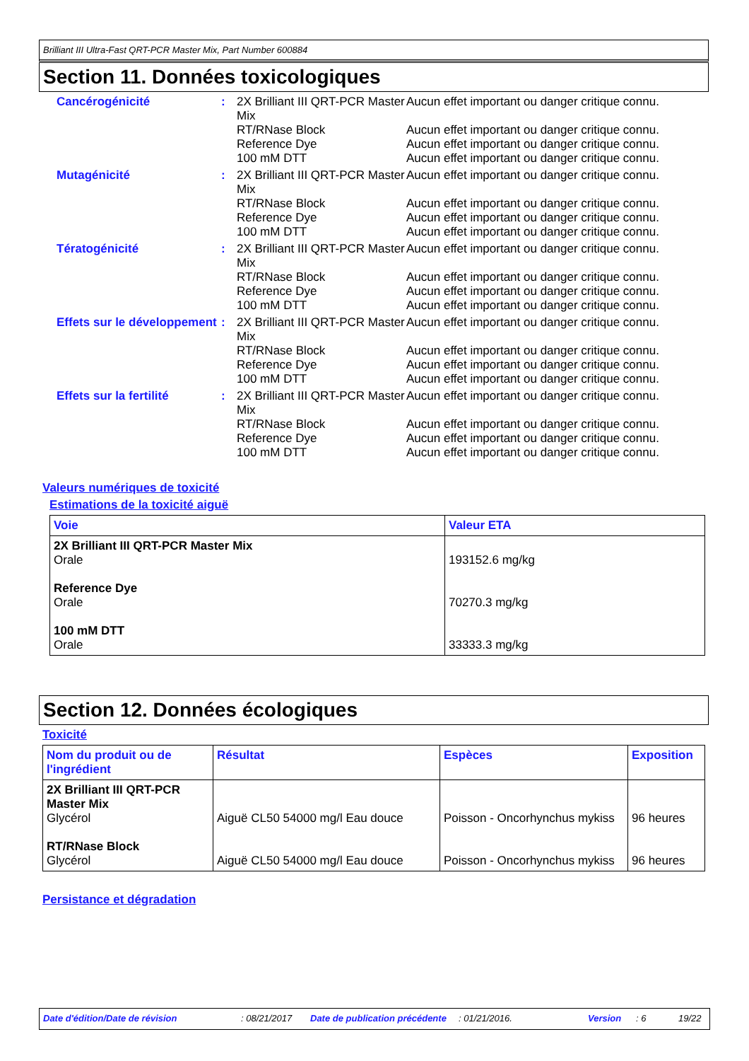Brilliant III Ultra-Fast QRT-PCR Master Mix, Part Number 600884
Section 11. Données toxicologiques
Cancérogénicité :
2X Brilliant III QRT-PCR Master Mix
Aucun effet important ou danger critique connu.
RT/RNase Block Aucun effet important ou danger critique connu.
Reference Dye Aucun effet important ou danger critique connu.
100 mM DTT Aucun effet important ou danger critique connu.
Mutagénicité :
2X Brilliant III QRT-PCR Master Mix
Aucun effet important ou danger critique connu.
RT/RNase Block Aucun effet important ou danger critique connu.
Reference Dye Aucun effet important ou danger critique connu.
100 mM DTT Aucun effet important ou danger critique connu.
Tératogénicité :
2X Brilliant III QRT-PCR Master Mix
Aucun effet important ou danger critique connu.
RT/RNase Block Aucun effet important ou danger critique connu.
Reference Dye Aucun effet important ou danger critique connu.
100 mM DTT Aucun effet important ou danger critique connu.
Effets sur le développement
:
2X Brilliant III QRT-PCR Master Mix
Aucun effet important ou danger critique connu.
RT/RNase Block Aucun effet important ou danger critique connu.
Reference Dye Aucun effet important ou danger critique connu.
100 mM DTT Aucun effet important ou danger critique connu.
Effets sur la fertilité
:
2X Brilliant III QRT-PCR Master Mix
Aucun effet important ou danger critique connu.
RT/RNase Block Aucun effet important ou danger critique connu.
Reference Dye Aucun effet important ou danger critique connu.
100 mM DTT Aucun effet important ou danger critique connu.
Valeurs numériques de toxicité
Estimations de la toxicité aiguë
| Voie | Valeur ETA |
| --- | --- |
| 2X Brilliant III QRT-PCR Master Mix Orale Reference Dye Orale 100 mM DTT Orale | 193152.6 mg/kg 70270.3 mg/kg 33333.3 mg/kg |
Section 12. Données écologiques
Toxicité
| Nom du produit ou de l'ingrédient | Résultat | Espèces | Exposition |
| --- | --- | --- | --- |
| 2X Brilliant III QRT-PCR Master Mix Glycérol RT/RNase Block Glycérol | Aiguë CL50 54000 mg/l Eau douce Aiguë CL50 54000 mg/l Eau douce | Poisson - Oncorhynchus mykiss Poisson - Oncorhynchus mykiss | 96 heures 96 heures |
Persistance et dégradation
Date d'édition/Date de révision: 08/21/2017 Date de publication précédente: 01/21/2016. Version: 6 19/22